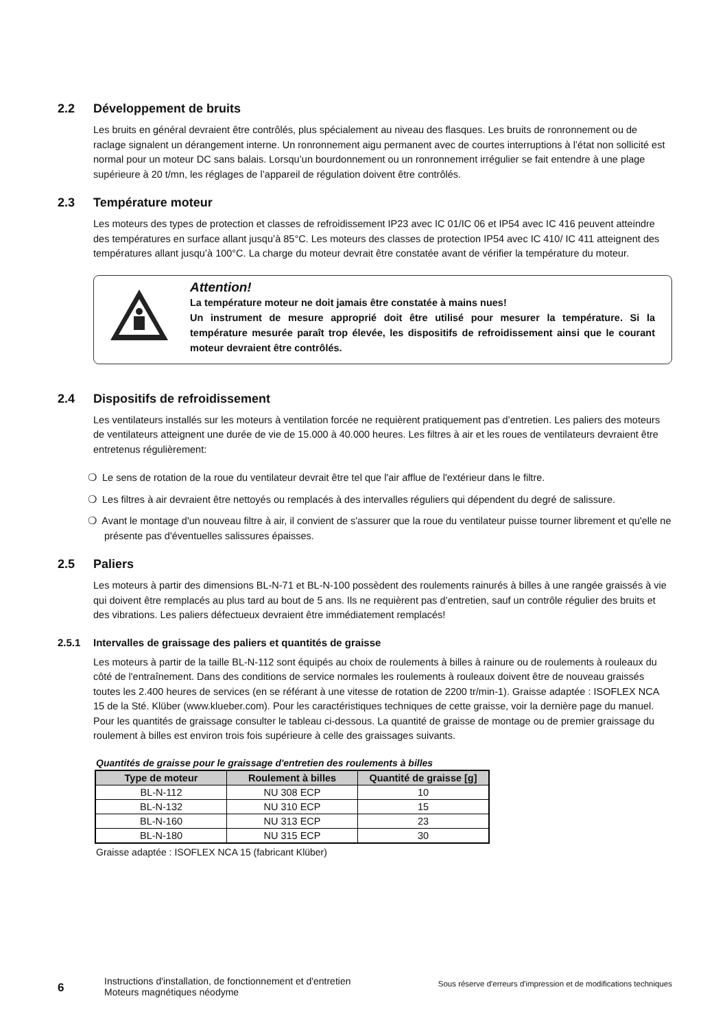2.2 Développement de bruits
Les bruits en général devraient être contrôlés, plus spécialement au niveau des flasques. Les bruits de ronronnement ou de raclage signalent un dérangement interne. Un ronronnement aigu permanent avec de courtes interruptions à l’état non sollicité est normal pour un moteur DC sans balais. Lorsqu’un bourdonnement ou un ronronnement irrégulier se fait entendre à une plage supérieure à 20 t/mn, les réglages de l’appareil de régulation doivent être contrôlés.
2.3 Température moteur
Les moteurs des types de protection et classes de refroidissement IP23 avec IC 01/IC 06 et IP54 avec IC 416 peuvent atteindre des températures en surface allant jusqu’à 85°C. Les moteurs des classes de protection IP54 avec IC 410/ IC 411 atteignent des températures allant jusqu’à 100°C. La charge du moteur devrait être constatée avant de vérifier la température du moteur.
Attention!
La température moteur ne doit jamais être constatée à mains nues!
Un instrument de mesure approprié doit être utilisé pour mesurer la température. Si la température mesurée paraît trop élevée, les dispositifs de refroidissement ainsi que le courant moteur devraient être contrôlés.
2.4 Dispositifs de refroidissement
Les ventilateurs installés sur les moteurs à ventilation forcée ne requièrent pratiquement pas d’entretien. Les paliers des moteurs de ventilateurs atteignent une durée de vie de 15.000 à 40.000 heures. Les filtres à air et les roues de ventilateurs devraient être entretenus régulièrement:
❍ Le sens de rotation de la roue du ventilateur devrait être tel que l'air afflue de l'extérieur dans le filtre.
❍ Les filtres à air devraient être nettoyés ou remplacés à des intervalles réguliers qui dépendent du degré de salissure.
❍ Avant le montage d'un nouveau filtre à air, il convient de s'assurer que la roue du ventilateur puisse tourner librement et qu'elle ne présente pas d'éventuelles salissures épaisses.
2.5 Paliers
Les moteurs à partir des dimensions BL-N-71 et BL-N-100 possèdent des roulements rainurés à billes à une rangée graissés à vie qui doivent être remplacés au plus tard au bout de 5 ans. Ils ne requièrent pas d’entretien, sauf un contrôle régulier des bruits et des vibrations. Les paliers défectueux devraient être immédiatement remplacés!
2.5.1 Intervalles de graissage des paliers et quantités de graisse
Les moteurs à partir de la taille BL-N-112 sont équipés au choix de roulements à billes à rainure ou de roulements à rouleaux du côté de l'entraînement. Dans des conditions de service normales les roulements à rouleaux doivent être de nouveau graissés toutes les 2.400 heures de services (en se référant à une vitesse de rotation de 2200 tr/min-1). Graisse adaptée : ISOFLEX NCA 15 de la Sté. Klüber (www.klueber.com). Pour les caractéristiques techniques de cette graisse, voir la dernière page du manuel. Pour les quantités de graissage consulter le tableau ci-dessous. La quantité de graisse de montage ou de premier graissage du roulement à billes est environ trois fois supérieure à celle des graissages suivants.
Quantités de graisse pour le graissage d'entretien des roulements à billes
| Type de moteur | Roulement à billes | Quantité de graisse [g] |
| --- | --- | --- |
| BL-N-112 | NU 308 ECP | 10 |
| BL-N-132 | NU 310 ECP | 15 |
| BL-N-160 | NU 313 ECP | 23 |
| BL-N-180 | NU 315 ECP | 30 |
Graisse adaptée : ISOFLEX NCA 15 (fabricant Klüber)
6
Instructions d'installation, de fonctionnement et d'entretien Moteurs magnétiques néodyme
Sous réserve d'erreurs d'impression et de modifications techniques